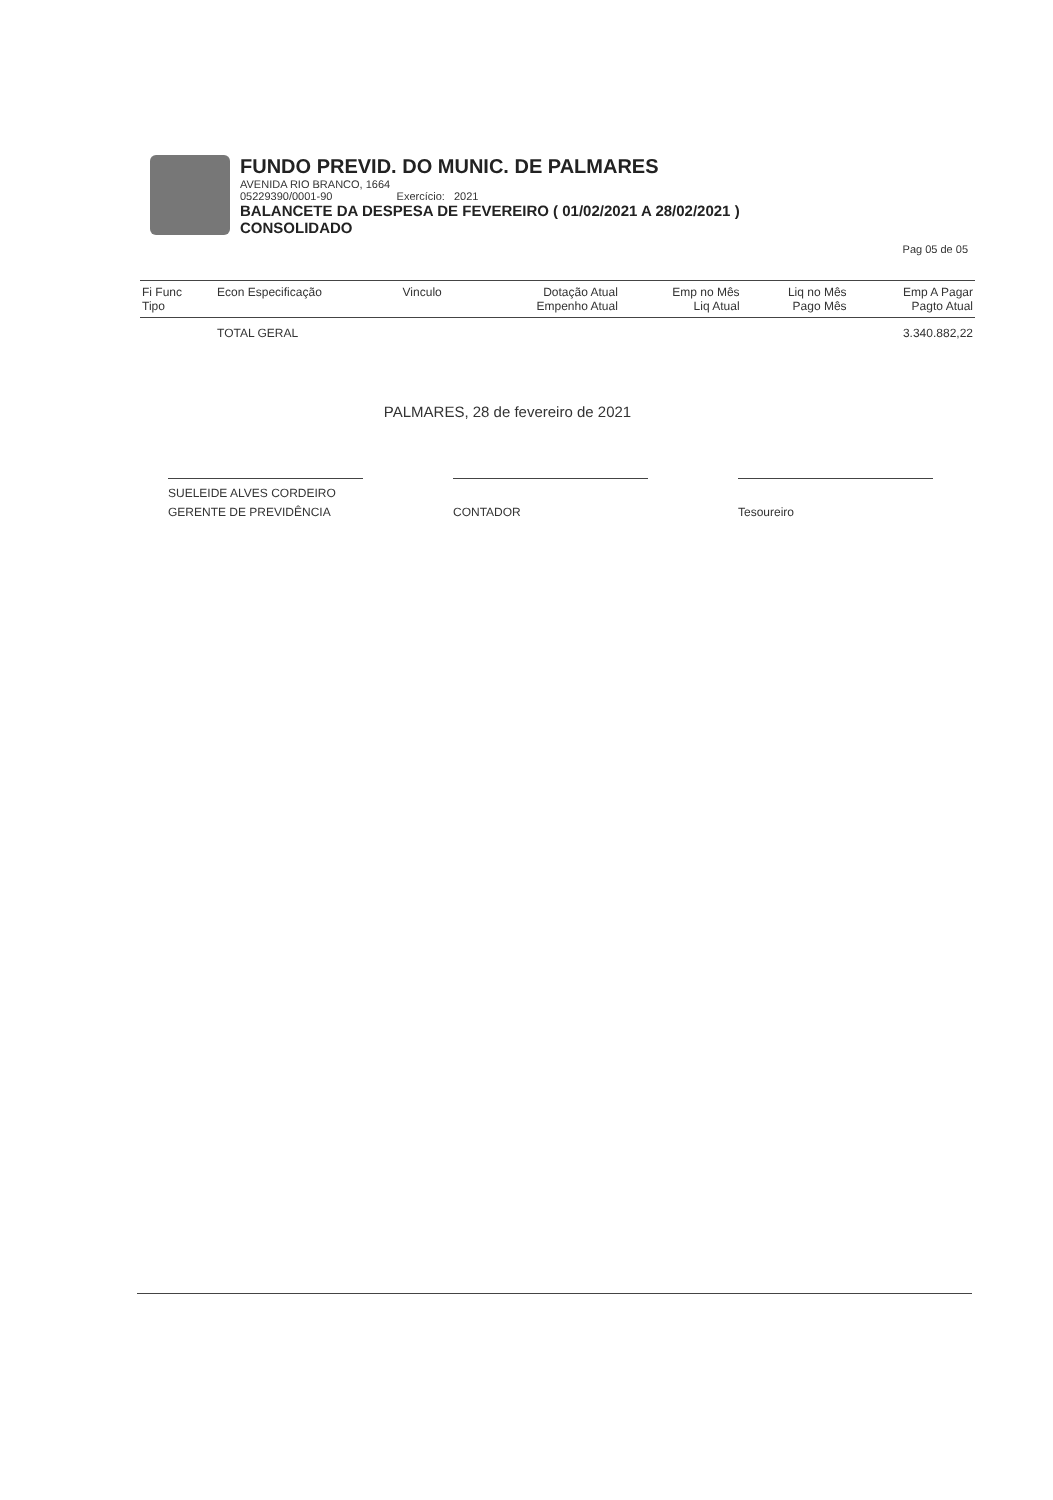FUNDO PREVID. DO MUNIC. DE PALMARES
AVENIDA RIO BRANCO, 1664
05229390/0001-90 Exercício: 2021
BALANCETE DA DESPESA DE FEVEREIRO ( 01/02/2021 A 28/02/2021 )
CONSOLIDADO
Pag 05 de 05
| Fi Func Tipo | Econ Especificação | Vinculo | Dotação Atual Empenho Atual | Emp no Mês Liq Atual | Liq no Mês Pago Mês | Emp A Pagar Pagto Atual |
| --- | --- | --- | --- | --- | --- | --- |
| | TOTAL GERAL | | | | | 3.340.882,22 |
PALMARES, 28 de fevereiro de 2021
SUELEIDE ALVES CORDEIRO
GERENTE DE PREVIDÊNCIA
CONTADOR
Tesoureiro